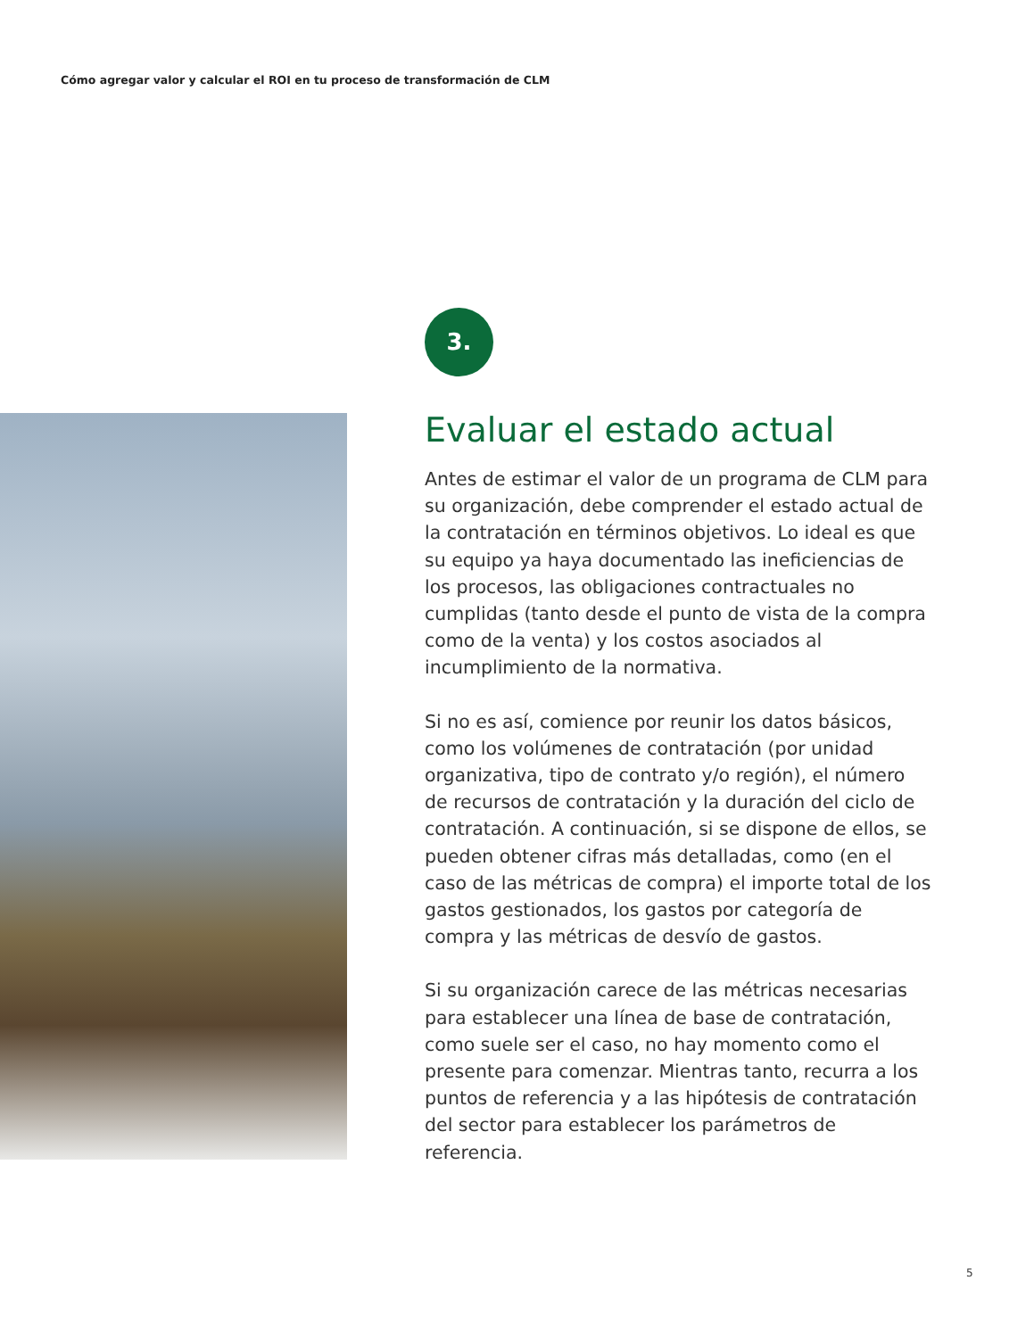Cómo agregar valor y calcular el ROI en tu proceso de transformación de CLM
3.
Evaluar el estado actual
Antes de estimar el valor de un programa de CLM para su organización, debe comprender el estado actual de la contratación en términos objetivos. Lo ideal es que su equipo ya haya documentado las ineficiencias de los procesos, las obligaciones contractuales no cumplidas (tanto desde el punto de vista de la compra como de la venta) y los costos asociados al incumplimiento de la normativa.
Si no es así, comience por reunir los datos básicos, como los volúmenes de contratación (por unidad organizativa, tipo de contrato y/o región), el número de recursos de contratación y la duración del ciclo de contratación. A continuación, si se dispone de ellos, se pueden obtener cifras más detalladas, como (en el caso de las métricas de compra) el importe total de los gastos gestionados, los gastos por categoría de compra y las métricas de desvío de gastos.
Si su organización carece de las métricas necesarias para establecer una línea de base de contratación, como suele ser el caso, no hay momento como el presente para comenzar. Mientras tanto, recurra a los puntos de referencia y a las hipótesis de contratación del sector para establecer los parámetros de referencia.
5